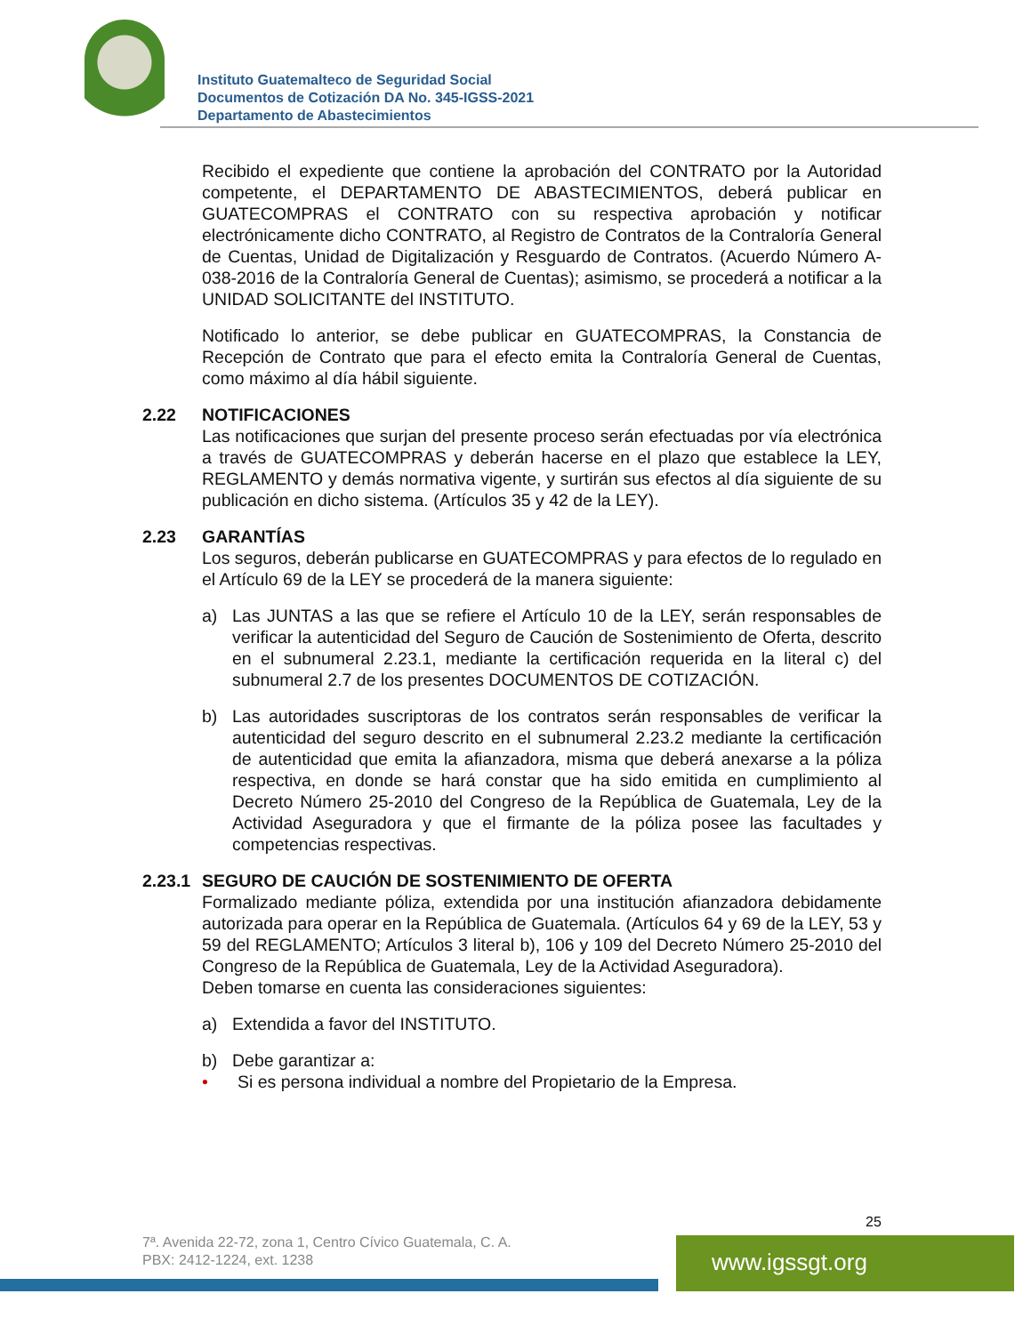Instituto Guatemalteco de Seguridad Social
Documentos de Cotización DA No. 345-IGSS-2021
Departamento de Abastecimientos
Recibido el expediente que contiene la aprobación del CONTRATO por la Autoridad competente, el DEPARTAMENTO DE ABASTECIMIENTOS, deberá publicar en GUATECOMPRAS el CONTRATO con su respectiva aprobación y notificar electrónicamente dicho CONTRATO, al Registro de Contratos de la Contraloría General de Cuentas, Unidad de Digitalización y Resguardo de Contratos. (Acuerdo Número A-038-2016 de la Contraloría General de Cuentas); asimismo, se procederá a notificar a la UNIDAD SOLICITANTE del INSTITUTO.
Notificado lo anterior, se debe publicar en GUATECOMPRAS, la Constancia de Recepción de Contrato que para el efecto emita la Contraloría General de Cuentas, como máximo al día hábil siguiente.
2.22 NOTIFICACIONES
Las notificaciones que surjan del presente proceso serán efectuadas por vía electrónica a través de GUATECOMPRAS y deberán hacerse en el plazo que establece la LEY, REGLAMENTO y demás normativa vigente, y surtirán sus efectos al día siguiente de su publicación en dicho sistema. (Artículos 35 y 42 de la LEY).
2.23 GARANTÍAS
Los seguros, deberán publicarse en GUATECOMPRAS y para efectos de lo regulado en el Artículo 69 de la LEY se procederá de la manera siguiente:
a) Las JUNTAS a las que se refiere el Artículo 10 de la LEY, serán responsables de verificar la autenticidad del Seguro de Caución de Sostenimiento de Oferta, descrito en el subnumeral 2.23.1, mediante la certificación requerida en la literal c) del subnumeral 2.7 de los presentes DOCUMENTOS DE COTIZACIÓN.
b) Las autoridades suscriptoras de los contratos serán responsables de verificar la autenticidad del seguro descrito en el subnumeral 2.23.2 mediante la certificación de autenticidad que emita la afianzadora, misma que deberá anexarse a la póliza respectiva, en donde se hará constar que ha sido emitida en cumplimiento al Decreto Número 25-2010 del Congreso de la República de Guatemala, Ley de la Actividad Aseguradora y que el firmante de la póliza posee las facultades y competencias respectivas.
2.23.1 SEGURO DE CAUCIÓN DE SOSTENIMIENTO DE OFERTA
Formalizado mediante póliza, extendida por una institución afianzadora debidamente autorizada para operar en la República de Guatemala. (Artículos 64 y 69 de la LEY, 53 y 59 del REGLAMENTO; Artículos 3 literal b), 106 y 109 del Decreto Número 25-2010 del Congreso de la República de Guatemala, Ley de la Actividad Aseguradora).
Deben tomarse en cuenta las consideraciones siguientes:
a) Extendida a favor del INSTITUTO.
b) Debe garantizar a:
• Si es persona individual a nombre del Propietario de la Empresa.
25
7ª. Avenida 22-72, zona 1, Centro Cívico Guatemala, C. A.
PBX: 2412-1224, ext. 1238
www.igssgt.org